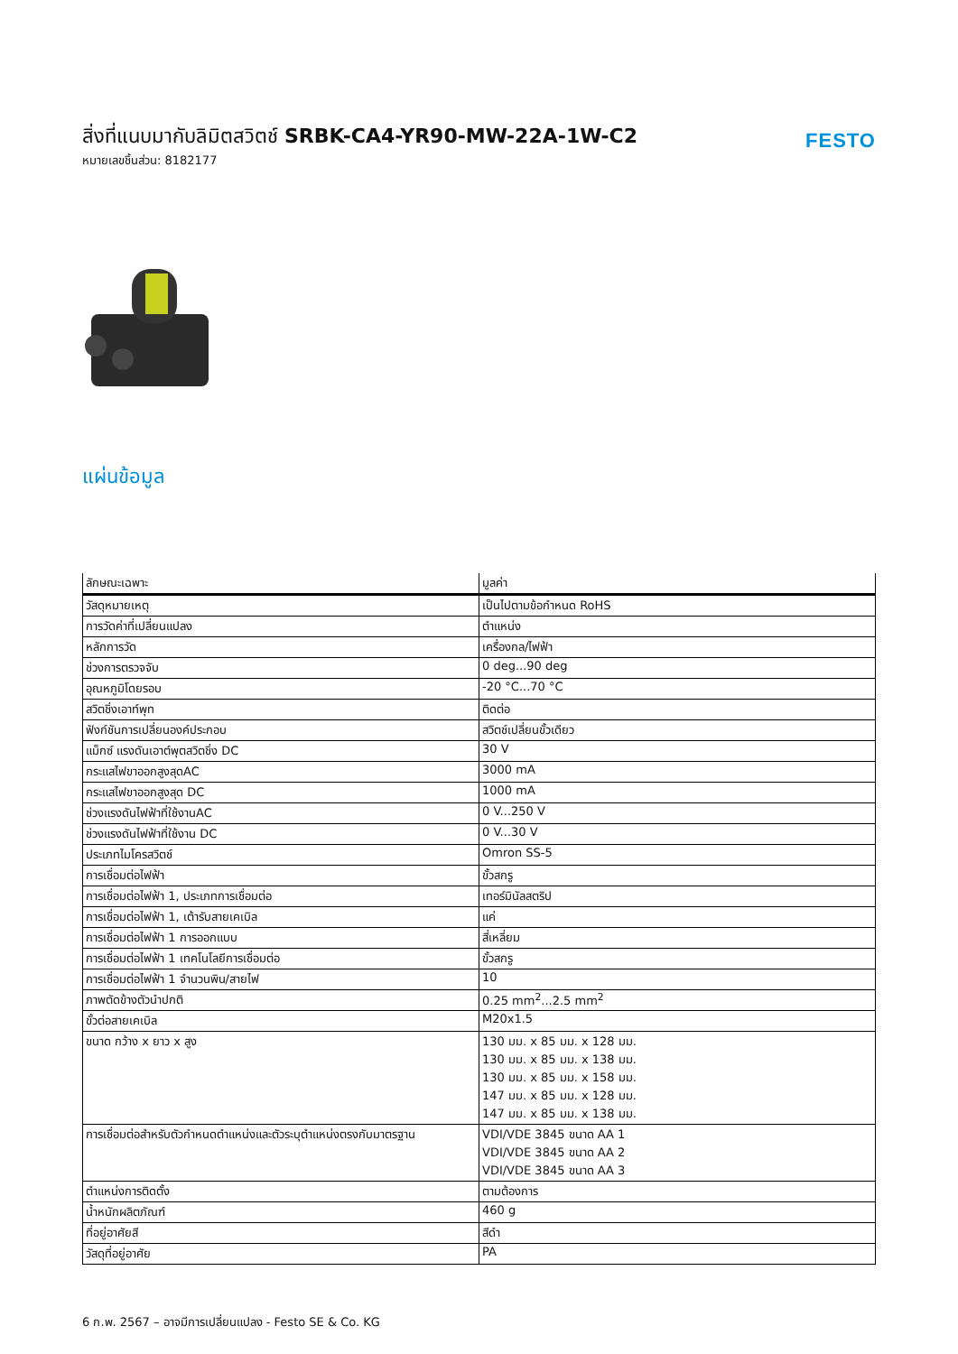สิ่งที่แนบมากับลิมิตสวิตช์ SRBK-CA4-YR90-MW-22A-1W-C2
หมายเลขชิ้นส่วน: 8182177
FESTO
แผ่นข้อมูล
| ลักษณะเฉพาะ | มูลค่า |
| --- | --- |
| วัสดุหมายเหตุ | เป็นไปตามข้อกำหนด RoHS |
| การวัดค่าที่เปลี่ยนแปลง | ตำแหน่ง |
| หลักการวัด | เครื่องกล/ไฟฟ้า |
| ช่วงการตรวจจับ | 0 deg...90 deg |
| อุณหภูมิโดยรอบ | -20 °C...70 °C |
| สวิตชิ่งเอาท์พุท | ติดต่อ |
| ฟังก์ชันการเปลี่ยนองค์ประกอบ | สวิตช์เปลี่ยนขั้วเดียว |
| แม็กซ์ แรงดันเอาต์พุตสวิตชิ่ง DC | 30 V |
| กระแสไฟขาออกสูงสุดAC | 3000 mA |
| กระแสไฟขาออกสูงสุด DC | 1000 mA |
| ช่วงแรงดันไฟฟ้าที่ใช้งานAC | 0 V...250 V |
| ช่วงแรงดันไฟฟ้าที่ใช้งาน DC | 0 V...30 V |
| ประเภทไมโครสวิตช์ | Omron SS-5 |
| การเชื่อมต่อไฟฟ้า | ขั้วสกรู |
| การเชื่อมต่อไฟฟ้า 1, ประเภทการเชื่อมต่อ | เทอร์มินัลสตริป |
| การเชื่อมต่อไฟฟ้า 1, เต้ารับสายเคเบิล | แค่ |
| การเชื่อมต่อไฟฟ้า 1 การออกแบบ | สี่เหลี่ยม |
| การเชื่อมต่อไฟฟ้า 1 เทคโนโลยีการเชื่อมต่อ | ขั้วสกรู |
| การเชื่อมต่อไฟฟ้า 1 จำนวนพิน/สายไฟ | 10 |
| ภาพตัดข้างตัวนำปกติ | 0.25 mm<sup>2</sup>...2.5 mm<sup>2</sup> |
| ขั้วต่อสายเคเบิล | M20x1.5 |
| ขนาด กว้าง x ยาว x สูง | 130 มม. x 85 มม. x 128 มม. 130 มม. x 85 มม. x 138 มม. 130 มม. x 85 มม. x 158 มม. 147 มม. x 85 มม. x 128 มม. 147 มม. x 85 มม. x 138 มม. |
| การเชื่อมต่อสำหรับตัวกำหนดตำแหน่งและตัวระบุตำแหน่งตรงกับมาตรฐาน | VDI/VDE 3845 ขนาด AA 1 VDI/VDE 3845 ขนาด AA 2 VDI/VDE 3845 ขนาด AA 3 |
| ตำแหน่งการติดตั้ง | ตามต้องการ |
| น้ำหนักผลิตภัณฑ์ | 460 g |
| ที่อยู่อาศัยสี | สีดำ |
| วัสดุที่อยู่อาศัย | PA |
6 ก.พ. 2567 – อาจมีการเปลี่ยนแปลง - Festo SE & Co. KG